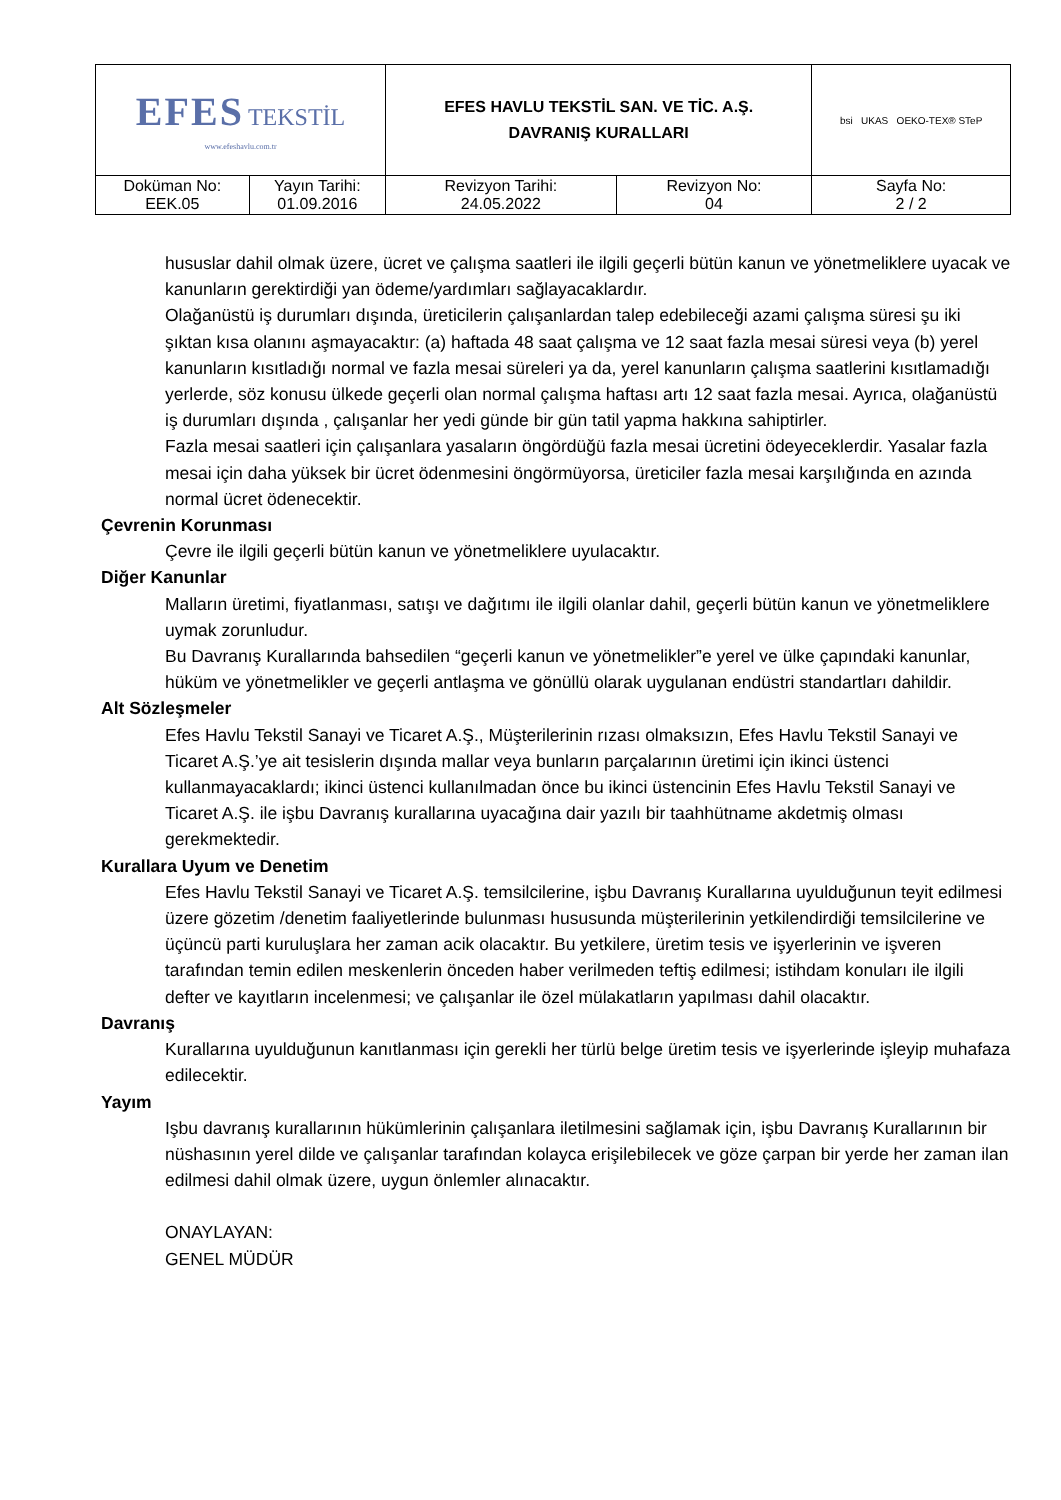| EFES TEKSTİL www.efeshavlu.com.tr | | EFES HAVLU TEKSTİL SAN. VE TİC. A.Ş. DAVRANIŞ KURALLARI | | bsi UKAS OEKO-TEX® STeP |
| Doküman No: EEK.05 | Yayın Tarihi: 01.09.2016 | Revizyon Tarihi: 24.05.2022 | Revizyon No: 04 | Sayfa No: 2 / 2 |
hususlar dahil olmak üzere, ücret ve çalışma saatleri ile ilgili geçerli bütün kanun ve yönetmeliklere uyacak ve kanunların gerektirdiği yan ödeme/yardımları sağlayacaklardır.
Olağanüstü iş durumları dışında, üreticilerin çalışanlardan talep edebileceği azami çalışma süresi şu iki şıktan kısa olanını aşmayacaktır: (a) haftada 48 saat çalışma ve 12 saat fazla mesai süresi veya (b) yerel kanunların kısıtladığı normal ve fazla mesai süreleri ya da, yerel kanunların çalışma saatlerini kısıtlamadığı yerlerde, söz konusu ülkede geçerli olan normal çalışma haftası artı 12 saat fazla mesai. Ayrıca, olağanüstü iş durumları dışında , çalışanlar her yedi günde bir gün tatil yapma hakkına sahiptirler.
Fazla mesai saatleri için çalışanlara yasaların öngördüğü fazla mesai ücretini ödeyeceklerdir. Yasalar fazla mesai için daha yüksek bir ücret ödenmesini öngörmüyorsa, üreticiler fazla mesai karşılığında en azında normal ücret ödenecektir.
Çevrenin Korunması
Çevre ile ilgili geçerli bütün kanun ve yönetmeliklere uyulacaktır.
Diğer Kanunlar
Malların üretimi, fiyatlanması, satışı ve dağıtımı ile ilgili olanlar dahil, geçerli bütün kanun ve yönetmeliklere uymak zorunludur.
Bu Davranış Kurallarında bahsedilen “geçerli kanun ve yönetmelikler”e yerel ve ülke çapındaki kanunlar, hüküm ve yönetmelikler ve geçerli antlaşma ve gönüllü olarak uygulanan endüstri standartları dahildir.
Alt Sözleşmeler
Efes Havlu Tekstil Sanayi ve Ticaret A.Ş., Müşterilerinin rızası olmaksızın, Efes Havlu Tekstil Sanayi ve Ticaret A.Ş.’ye ait tesislerin dışında mallar veya bunların parçalarının üretimi için ikinci üstenci kullanmayacaklardı; ikinci üstenci kullanılmadan önce bu ikinci üstencinin Efes Havlu Tekstil Sanayi ve Ticaret A.Ş. ile işbu Davranış kurallarına uyacağına dair yazılı bir taahhütname akdetmiş olması gerekmektedir.
Kurallara Uyum ve Denetim
Efes Havlu Tekstil Sanayi ve Ticaret A.Ş. temsilcilerine, işbu Davranış Kurallarına uyulduğunun teyit edilmesi üzere gözetim /denetim faaliyetlerinde bulunması hususunda müşterilerinin yetkilendirdiği temsilcilerine ve üçüncü parti kuruluşlara her zaman acik olacaktır. Bu yetkilere, üretim tesis ve işyerlerinin ve işveren tarafından temin edilen meskenlerin önceden haber verilmeden teftiş edilmesi; istihdam konuları ile ilgili defter ve kayıtların incelenmesi; ve çalışanlar ile özel mülakatların yapılması dahil olacaktır.
Davranış
Kurallarına uyulduğunun kanıtlanması için gerekli her türlü belge üretim tesis ve işyerlerinde işleyip muhafaza edilecektir.
Yayım
Işbu davranış kurallarının hükümlerinin çalışanlara iletilmesini sağlamak için, işbu Davranış Kurallarının bir nüshasının yerel dilde ve çalışanlar tarafından kolayca erişilebilecek ve göze çarpan bir yerde her zaman ilan edilmesi dahil olmak üzere, uygun önlemler alınacaktır.
ONAYLAYAN:
GENEL MÜDÜR